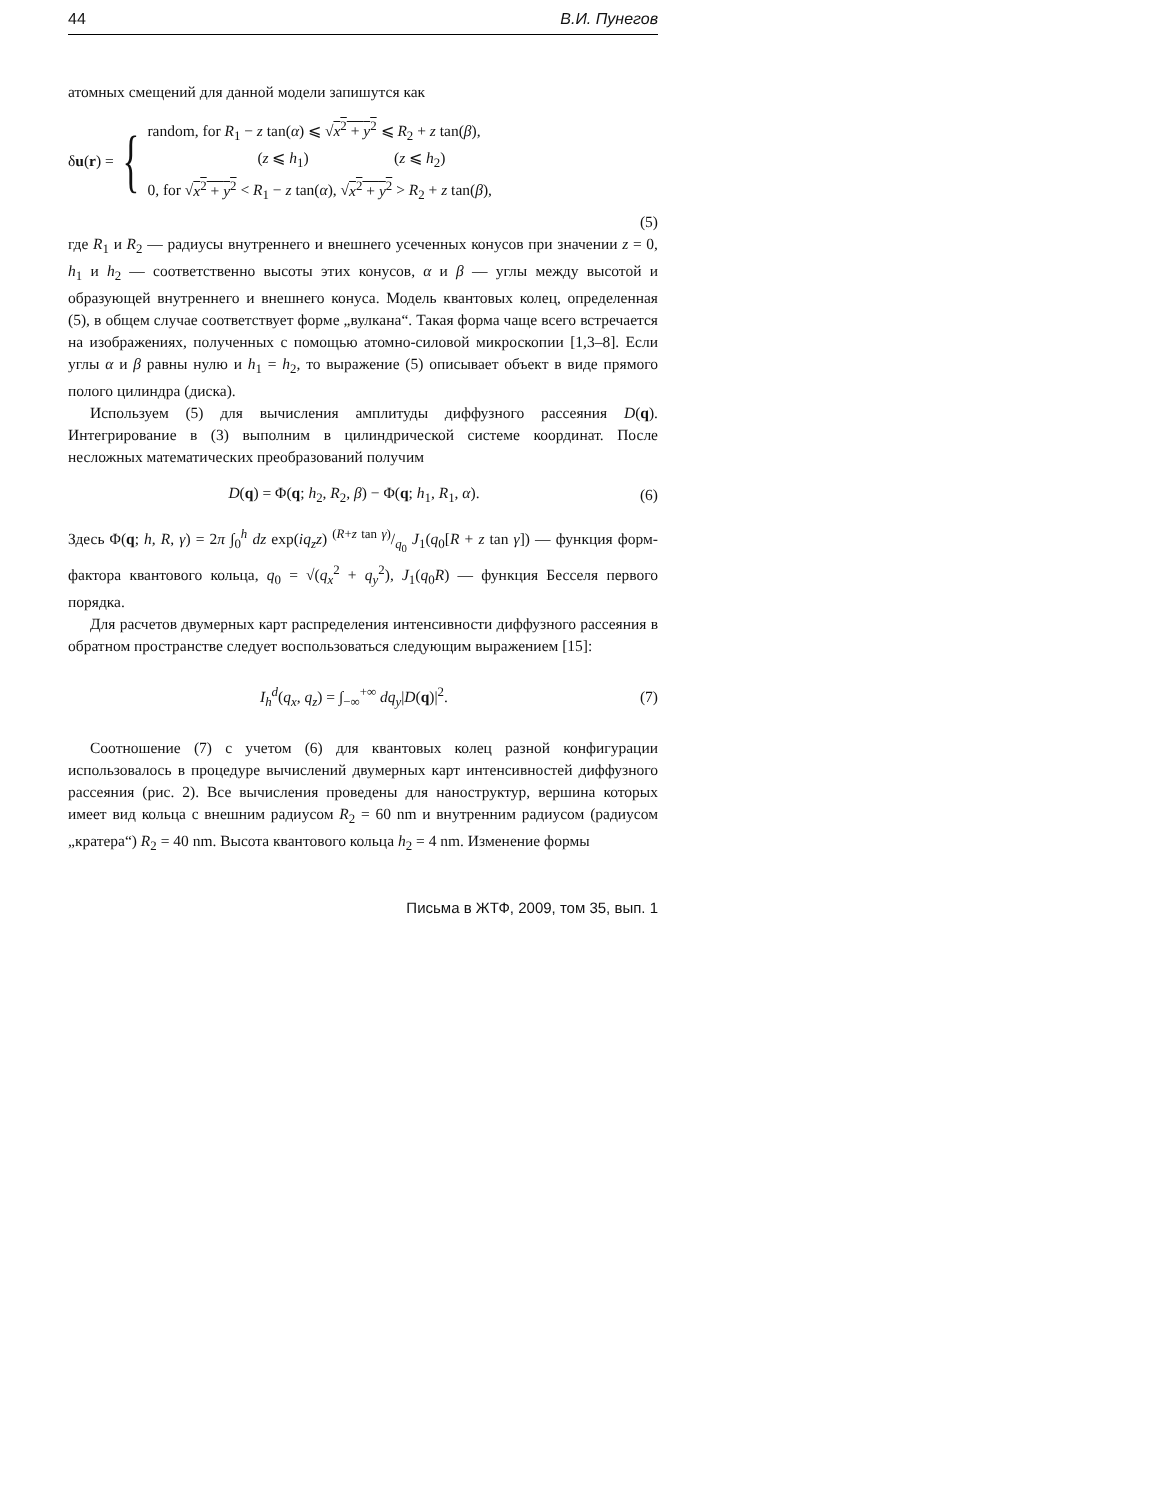44 В.И. Пунегов
атомных смещений для данной модели запишутся как
δu(r) = {
random, for R<sub>1</sub> − z tan(α) ⩽ √x<sup>2</sup> + y<sup>2</sup> ⩽ R<sub>2</sub> + z tan(β),
(z ⩽ h<sub>1</sub>) (z ⩽ h<sub>2</sub>)
0, for √x<sup>2</sup> + y<sup>2</sup> < R<sub>1</sub> − z tan(α), √x<sup>2</sup> + y<sup>2</sup> > R<sub>2</sub> + z tan(β),
(5)
где R<sub>1</sub> и R<sub>2</sub> — радиусы внутреннего и внешнего усеченных конусов при значении z = 0, h<sub>1</sub> и h<sub>2</sub> — соответственно высоты этих конусов, α и β — углы между высотой и образующей внутреннего и внешнего конуса. Модель квантовых колец, определенная (5), в общем случае соответствует форме „вулкана“. Такая форма чаще всего встречается на изображениях, полученных с помощью атомно-силовой микроскопии [1,3–8]. Если углы α и β равны нулю и h<sub>1</sub> = h<sub>2</sub>, то выражение (5) описывает объект в виде прямого полого цилиндра (диска).
Используем (5) для вычисления амплитуды диффузного рассеяния D(q). Интегрирование в (3) выполним в цилиндрической системе координат. После несложных математических преобразований получим
D(q) = Φ(q; h<sub>2</sub>, R<sub>2</sub>, β) − Φ(q; h<sub>1</sub>, R<sub>1</sub>, α). (6)
Здесь Φ(q; h, R, γ) = 2π ∫<sub>0</sub><sup>h</sup> dz exp(iq<sub>z</sub>z) (R+z tan γ)/q<sub>0</sub> J<sub>1</sub>(q<sub>0</sub>[R + z tan γ]) — функция форм-фактора квантового кольца, q<sub>0</sub> = √(q<sub>x</sub><sup>2</sup> + q<sub>y</sub><sup>2</sup>), J<sub>1</sub>(q<sub>0</sub>R) — функция Бесселя первого порядка.
Для расчетов двумерных карт распределения интенсивности диффузного рассеяния в обратном пространстве следует воспользоваться следующим выражением [15]:
I<sub>h</sub><sup>d</sup>(q<sub>x</sub>, q<sub>z</sub>) = ∫<sub>−∞</sub><sup>+∞</sup> dq<sub>y</sub>|D(q)|<sup>2</sup>. (7)
Соотношение (7) с учетом (6) для квантовых колец разной конфигурации использовалось в процедуре вычислений двумерных карт интенсивностей диффузного рассеяния (рис. 2). Все вычисления проведены для наноструктур, вершина которых имеет вид кольца с внешним радиусом R<sub>2</sub> = 60 nm и внутренним радиусом (радиусом „кратера“) R<sub>2</sub> = 40 nm. Высота квантового кольца h<sub>2</sub> = 4 nm. Изменение формы
Письма в ЖТФ, 2009, том 35, вып. 1